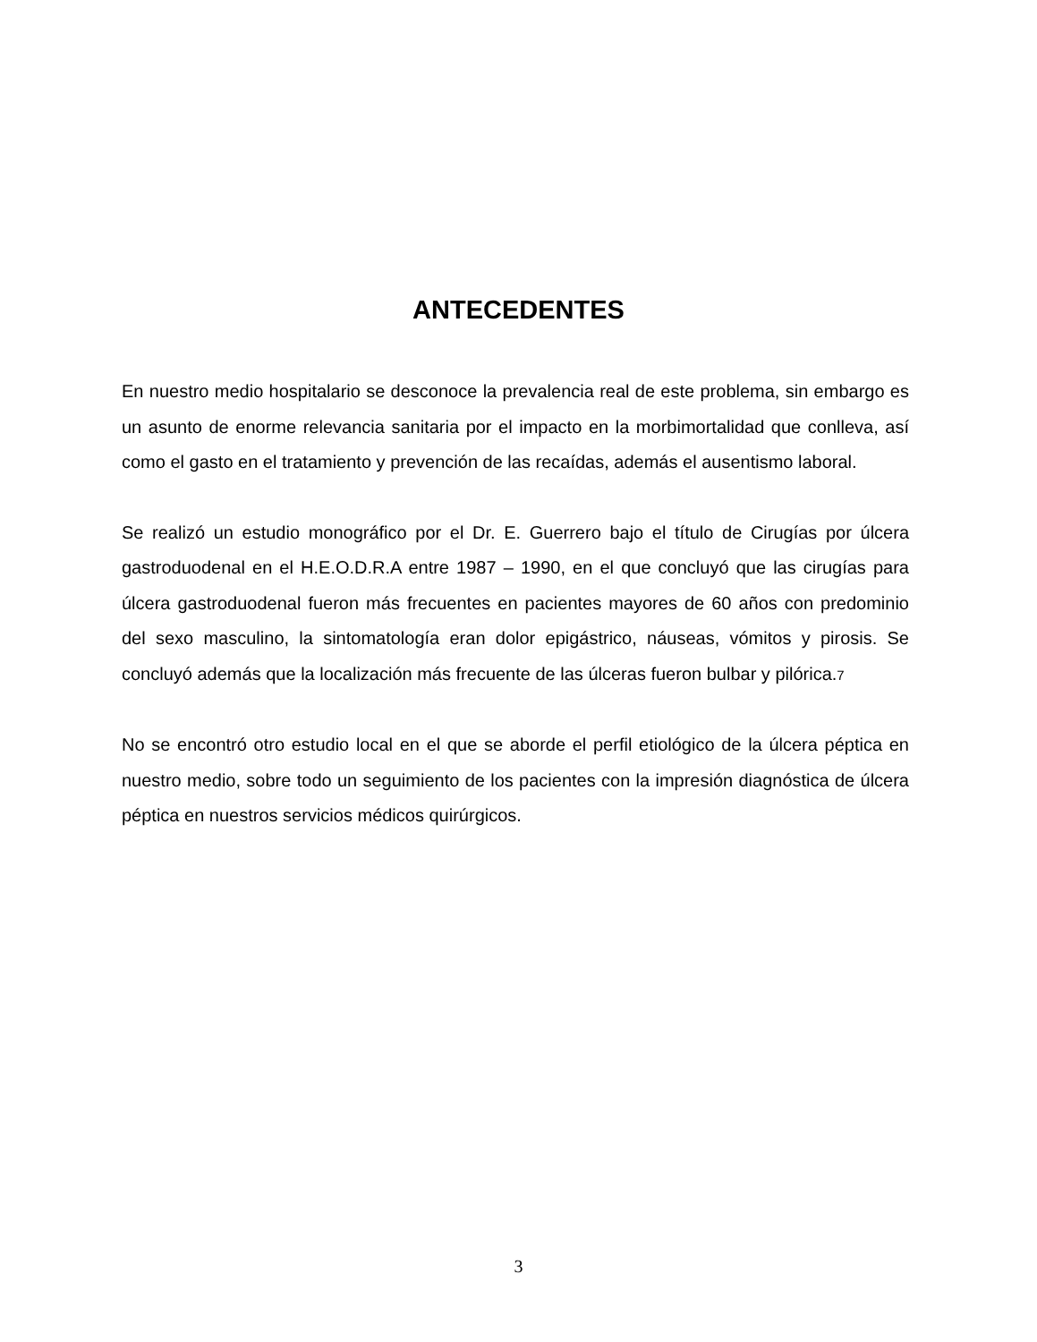ANTECEDENTES
En nuestro medio hospitalario se desconoce la prevalencia real de este problema, sin embargo es un asunto de enorme relevancia sanitaria por el impacto en la morbimortalidad que conlleva, así como el gasto en el tratamiento y prevención de las recaídas, además el ausentismo laboral.
Se realizó un estudio monográfico por el Dr. E. Guerrero bajo el título de Cirugías por úlcera gastroduodenal en el H.E.O.D.R.A entre 1987 – 1990, en el que concluyó que las cirugías para úlcera gastroduodenal fueron más frecuentes en pacientes mayores de 60 años con predominio del sexo masculino, la sintomatología eran dolor epigástrico, náuseas, vómitos y pirosis. Se concluyó además que la localización más frecuente de las úlceras fueron bulbar y pilórica.7
No se encontró otro estudio local en el que se aborde el perfil etiológico de la úlcera péptica en nuestro medio, sobre todo un seguimiento de los pacientes con la impresión diagnóstica de úlcera péptica en nuestros servicios médicos quirúrgicos.
3